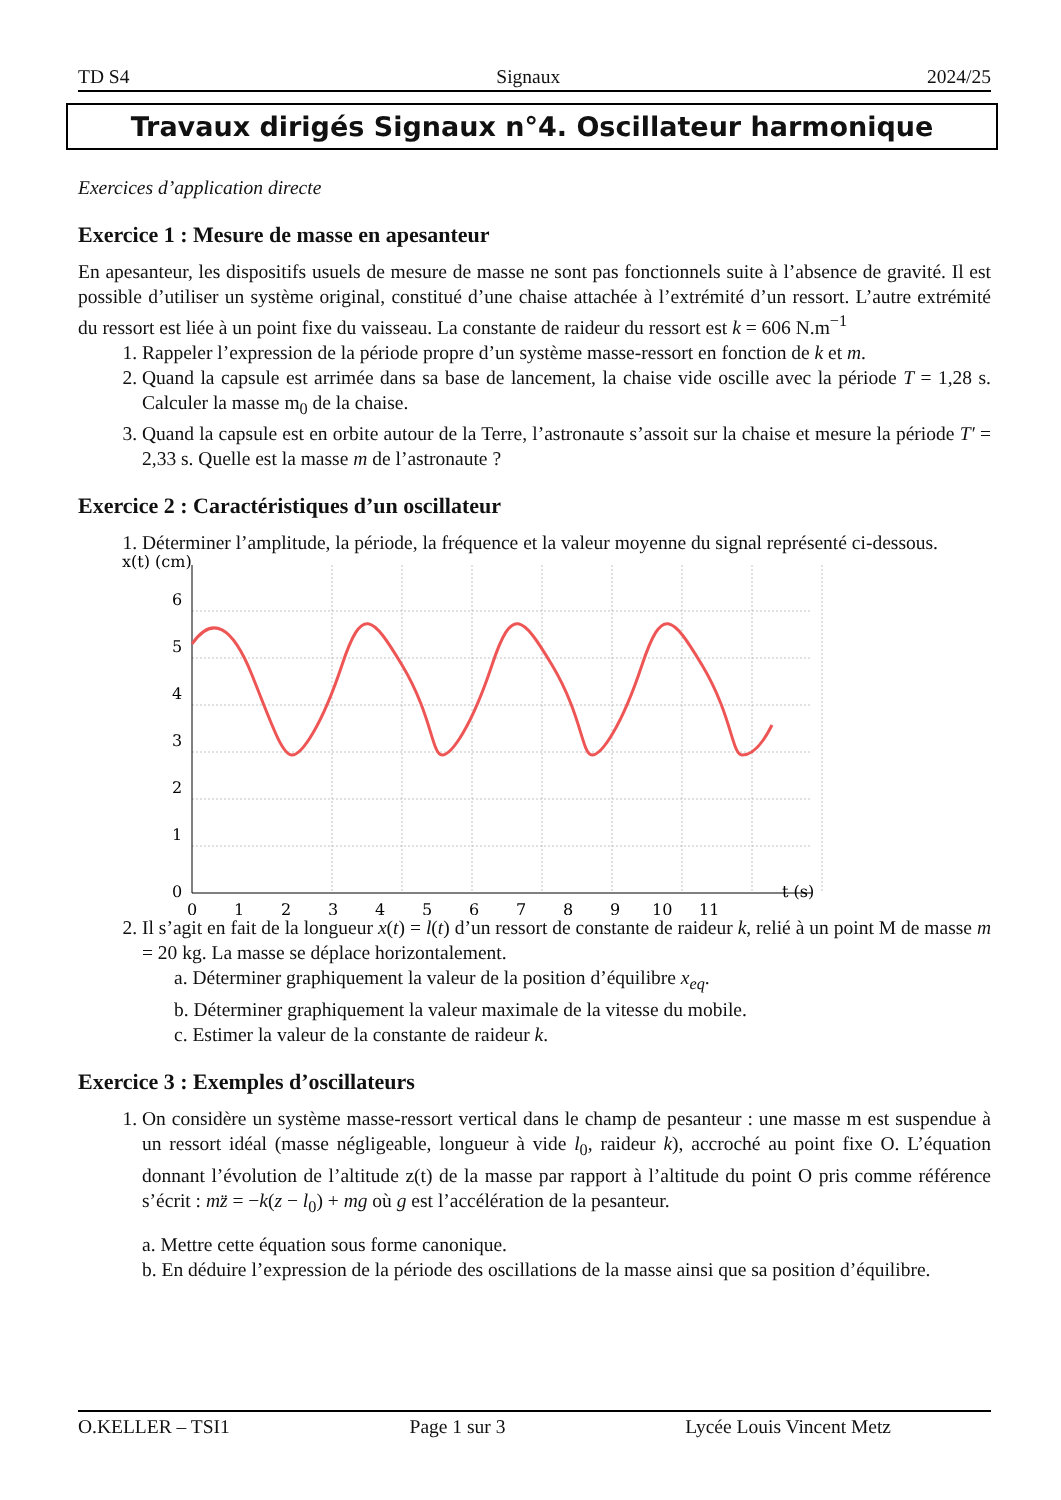TD S4 Signaux 2024/25
Travaux dirigés Signaux n°4. Oscillateur harmonique
Exercices d’application directe
Exercice 1 : Mesure de masse en apesanteur
En apesanteur, les dispositifs usuels de mesure de masse ne sont pas fonctionnels suite à l’absence de gravité. Il est possible d’utiliser un système original, constitué d’une chaise attachée à l’extrémité d’un ressort. L’autre extrémité du ressort est liée à un point fixe du vaisseau. La constante de raideur du ressort est k = 606 N.m<sup>−1</sup>
1. Rappeler l’expression de la période propre d’un système masse-ressort en fonction de k et m.
2. Quand la capsule est arrimée dans sa base de lancement, la chaise vide oscille avec la période T = 1,28 s. Calculer la masse m<sub>0</sub> de la chaise.
3. Quand la capsule est en orbite autour de la Terre, l’astronaute s’assoit sur la chaise et mesure la période T′ = 2,33 s. Quelle est la masse m de l’astronaute ?
Exercice 2 : Caractéristiques d’un oscillateur
1. Déterminer l’amplitude, la période, la fréquence et la valeur moyenne du signal représenté ci-dessous.
x(t) (cm)
6
5
4
3
2
1
0
0
1
2
3
4
5
6
7
8
9
10
11
t (s)
2. Il s’agit en fait de la longueur x(t) = l(t) d’un ressort de constante de raideur k, relié à un point M de masse m = 20 kg. La masse se déplace horizontalement.
a. Déterminer graphiquement la valeur de la position d’équilibre x<sub>eq</sub>.
b. Déterminer graphiquement la valeur maximale de la vitesse du mobile.
c. Estimer la valeur de la constante de raideur k.
Exercice 3 : Exemples d’oscillateurs
1. On considère un système masse-ressort vertical dans le champ de pesanteur : une masse m est suspendue à un ressort idéal (masse négligeable, longueur à vide l<sub>0</sub>, raideur k), accroché au point fixe O. L’équation donnant l’évolution de l’altitude z(t) de la masse par rapport à l’altitude du point O pris comme référence s’écrit : mz̈ = −k(z − l<sub>0</sub>) + mg où g est l’accélération de la pesanteur.
a. Mettre cette équation sous forme canonique.
b. En déduire l’expression de la période des oscillations de la masse ainsi que sa position d’équilibre.
O.KELLER – TSI1 Page 1 sur 3 Lycée Louis Vincent Metz